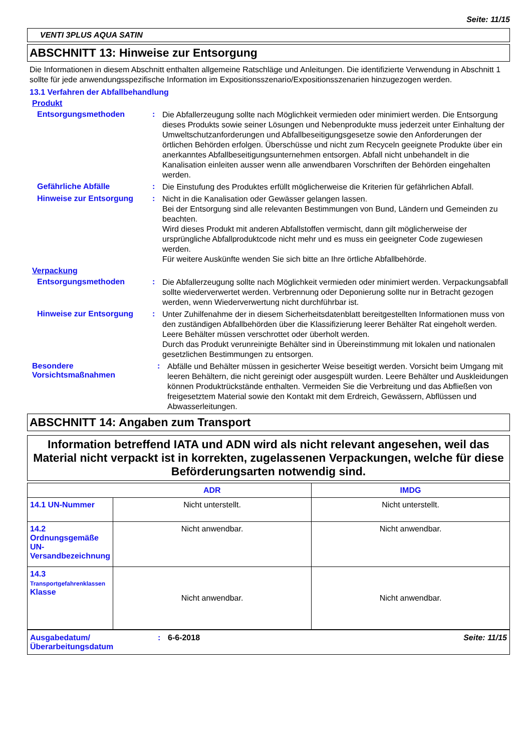Seite: 11/15
VENTI 3PLUS AQUA SATIN
ABSCHNITT 13: Hinweise zur Entsorgung
Die Informationen in diesem Abschnitt enthalten allgemeine Ratschläge und Anleitungen. Die identifizierte Verwendung in Abschnitt 1 sollte für jede anwendungsspezifische Information im Expositionsszenario/Expositionsszenarien hinzugezogen werden.
13.1 Verfahren der Abfallbehandlung
Produkt
Entsorgungsmethoden :
Die Abfallerzeugung sollte nach Möglichkeit vermieden oder minimiert werden. Die Entsorgung dieses Produkts sowie seiner Lösungen und Nebenprodukte muss jederzeit unter Einhaltung der Umweltschutzanforderungen und Abfallbeseitigungsgesetze sowie den Anforderungen der örtlichen Behörden erfolgen. Überschüsse und nicht zum Recyceln geeignete Produkte über ein anerkanntes Abfallbeseitigungsunternehmen entsorgen. Abfall nicht unbehandelt in die Kanalisation einleiten ausser wenn alle anwendbaren Vorschriften der Behörden eingehalten werden.
Gefährliche Abfälle :
Die Einstufung des Produktes erfüllt möglicherweise die Kriterien für gefährlichen Abfall.
Hinweise zur Entsorgung :
Nicht in die Kanalisation oder Gewässer gelangen lassen.
Bei der Entsorgung sind alle relevanten Bestimmungen von Bund, Ländern und Gemeinden zu beachten.
Wird dieses Produkt mit anderen Abfallstoffen vermischt, dann gilt möglicherweise der ursprüngliche Abfallproduktcode nicht mehr und es muss ein geeigneter Code zugewiesen werden.
Für weitere Auskünfte wenden Sie sich bitte an Ihre örtliche Abfallbehörde.
Verpackung
Entsorgungsmethoden :
Die Abfallerzeugung sollte nach Möglichkeit vermieden oder minimiert werden. Verpackungsabfall sollte wiederverwertet werden. Verbrennung oder Deponierung sollte nur in Betracht gezogen werden, wenn Wiederverwertung nicht durchführbar ist.
Hinweise zur Entsorgung :
Unter Zuhilfenahme der in diesem Sicherheitsdatenblatt bereitgestellten Informationen muss von den zuständigen Abfallbehörden über die Klassifizierung leerer Behälter Rat eingeholt werden.
Leere Behälter müssen verschrottet oder überholt werden.
Durch das Produkt verunreinigte Behälter sind in Übereinstimmung mit lokalen und nationalen gesetzlichen Bestimmungen zu entsorgen.
Besondere Vorsichtsmaßnahmen
:
Abfälle und Behälter müssen in gesicherter Weise beseitigt werden. Vorsicht beim Umgang mit leeren Behältern, die nicht gereinigt oder ausgespült wurden. Leere Behälter und Auskleidungen können Produktrückstände enthalten. Vermeiden Sie die Verbreitung und das Abfließen von freigesetztem Material sowie den Kontakt mit dem Erdreich, Gewässern, Abflüssen und Abwasserleitungen.
ABSCHNITT 14: Angaben zum Transport
Information betreffend IATA und ADN wird als nicht relevant angesehen, weil das Material nicht verpackt ist in korrekten, zugelassenen Verpackungen, welche für diese Beförderungsarten notwendig sind.
| | ADR | IMDG |
| --- | --- | --- |
| 14.1 UN-Nummer | Nicht unterstellt. | Nicht unterstellt. |
| 14.2 Ordnungsgemäße UN-Versandbezeichnung | Nicht anwendbar. | Nicht anwendbar. |
| 14.3 Transportgefahrenklassen Klasse | Nicht anwendbar. | Nicht anwendbar. |
Ausgabedatum/ Überarbeitungsdatum
: 6-6-2018 Seite: 11/15